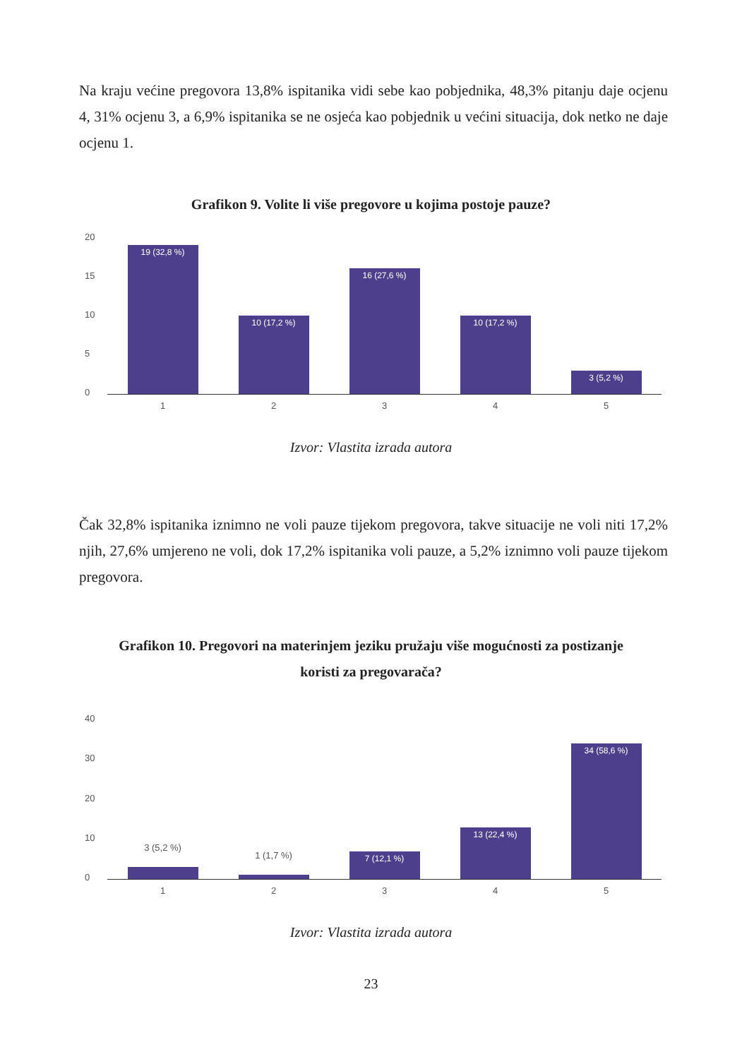Na kraju većine pregovora 13,8% ispitanika vidi sebe kao pobjednika, 48,3% pitanju daje ocjenu 4, 31% ocjenu 3, a 6,9% ispitanika se ne osjeća kao pobjednik u većini situacija, dok netko ne daje ocjenu 1.
Grafikon 9. Volite li više pregovore u kojima postoje pauze?
20
15
10
5
0
19 (32,8 %)
10 (17,2 %)
16 (27,6 %)
10 (17,2 %)
3 (5,2 %)
1 2 3 4 5
Izvor: Vlastita izrada autora
Čak 32,8% ispitanika iznimno ne voli pauze tijekom pregovora, takve situacije ne voli niti 17,2% njih, 27,6% umjereno ne voli, dok 17,2% ispitanika voli pauze, a 5,2% iznimno voli pauze tijekom pregovora.
Grafikon 10. Pregovori na materinjem jeziku pružaju više mogućnosti za postizanje
koristi za pregovarača?
40
30
20
10
0
3 (5,2 %)
1 (1,7 %)
7 (12,1 %)
13 (22,4 %)
34 (58,6 %)
1 2 3 4 5
Izvor: Vlastita izrada autora
23